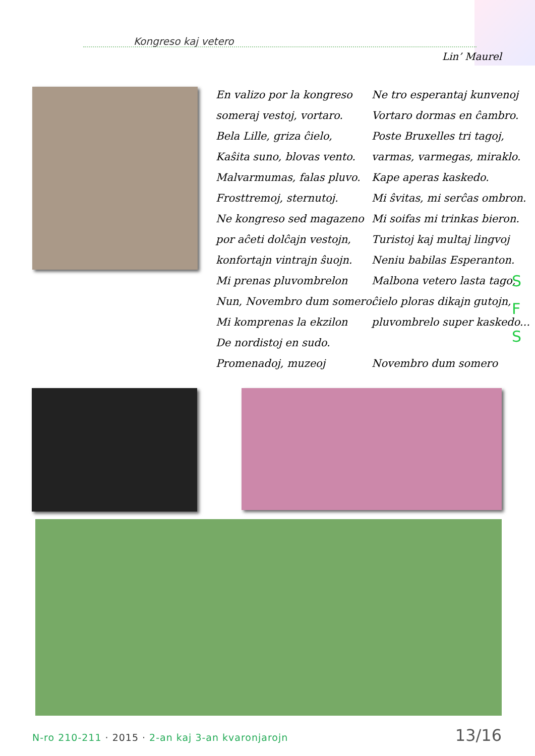Kongreso kaj vetero
Lin’ Maurel
En valizo por la kongreso
someraj vestoj, vortaro.
Bela Lille, griza ĉielo,
Kaŝita suno, blovas vento.
Malvarmumas, falas pluvo.
Frosttremoj, sternutoj.
Ne kongreso sed magazeno
por aĉeti dolĉajn vestojn,
konfortajn vintrajn ŝuojn.
Mi prenas pluvombrelon
Nun, Novembro dum somero.
Mi komprenas la ekzilon
De nordistoj en sudo.
Promenadoj, muzeoj
Ne tro esperantaj kunvenoj
Vortaro dormas en ĉambro.
Poste Bruxelles tri tagoj,
varmas, varmegas, miraklo.
Kape aperas kaskedo.
Mi ŝvitas, mi serĉas ombron.
Mi soifas mi trinkas bieron.
Turistoj kaj multaj lingvoj
Neniu babilas Esperanton.
Malbona vetero lasta tago,
ĉielo ploras dikajn gutojn,
pluvombrelo super kaskedo...
Novembro dum somero
S
F
S
N-ro 210-211 · 2015 · 2-an kaj 3-an kvaronjarojn
13/16